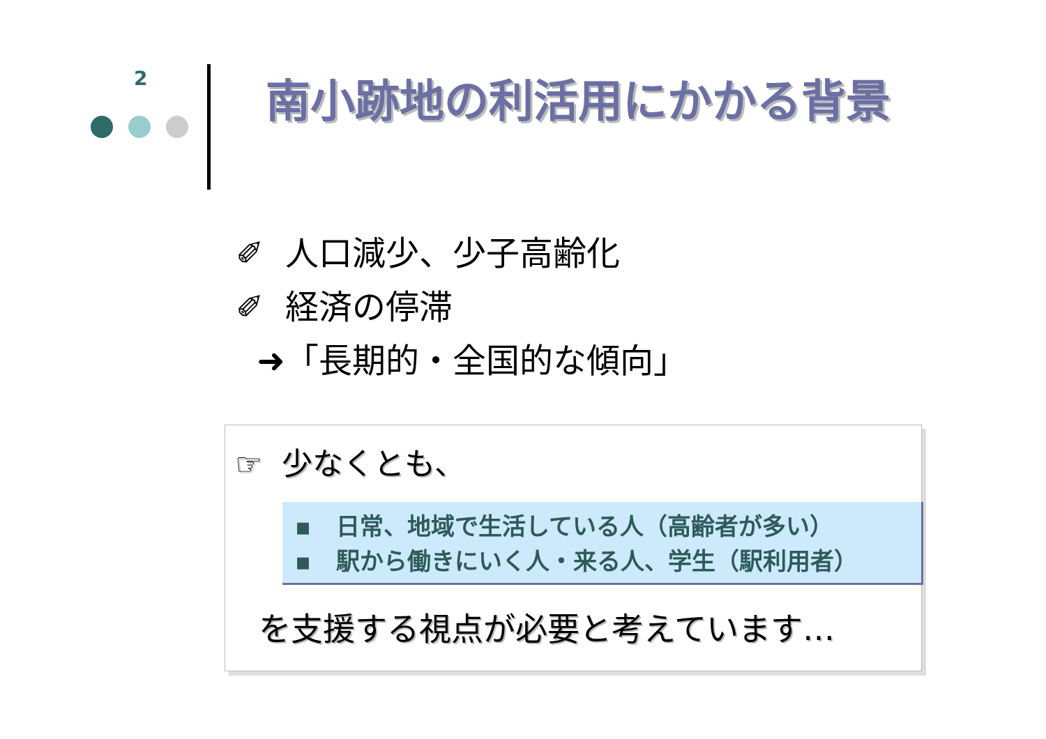2 南小跡地の利活用にかかる背景
✐ 人口減少、少子高齢化
✐ 経済の停滞
➜「長期的・全国的な傾向」
☞ 少なくとも、
▪ 日常、地域で生活している人（高齢者が多い）
▪ 駅から働きにいく人・来る人、学生（駅利用者）
を支援する視点が必要と考えています…